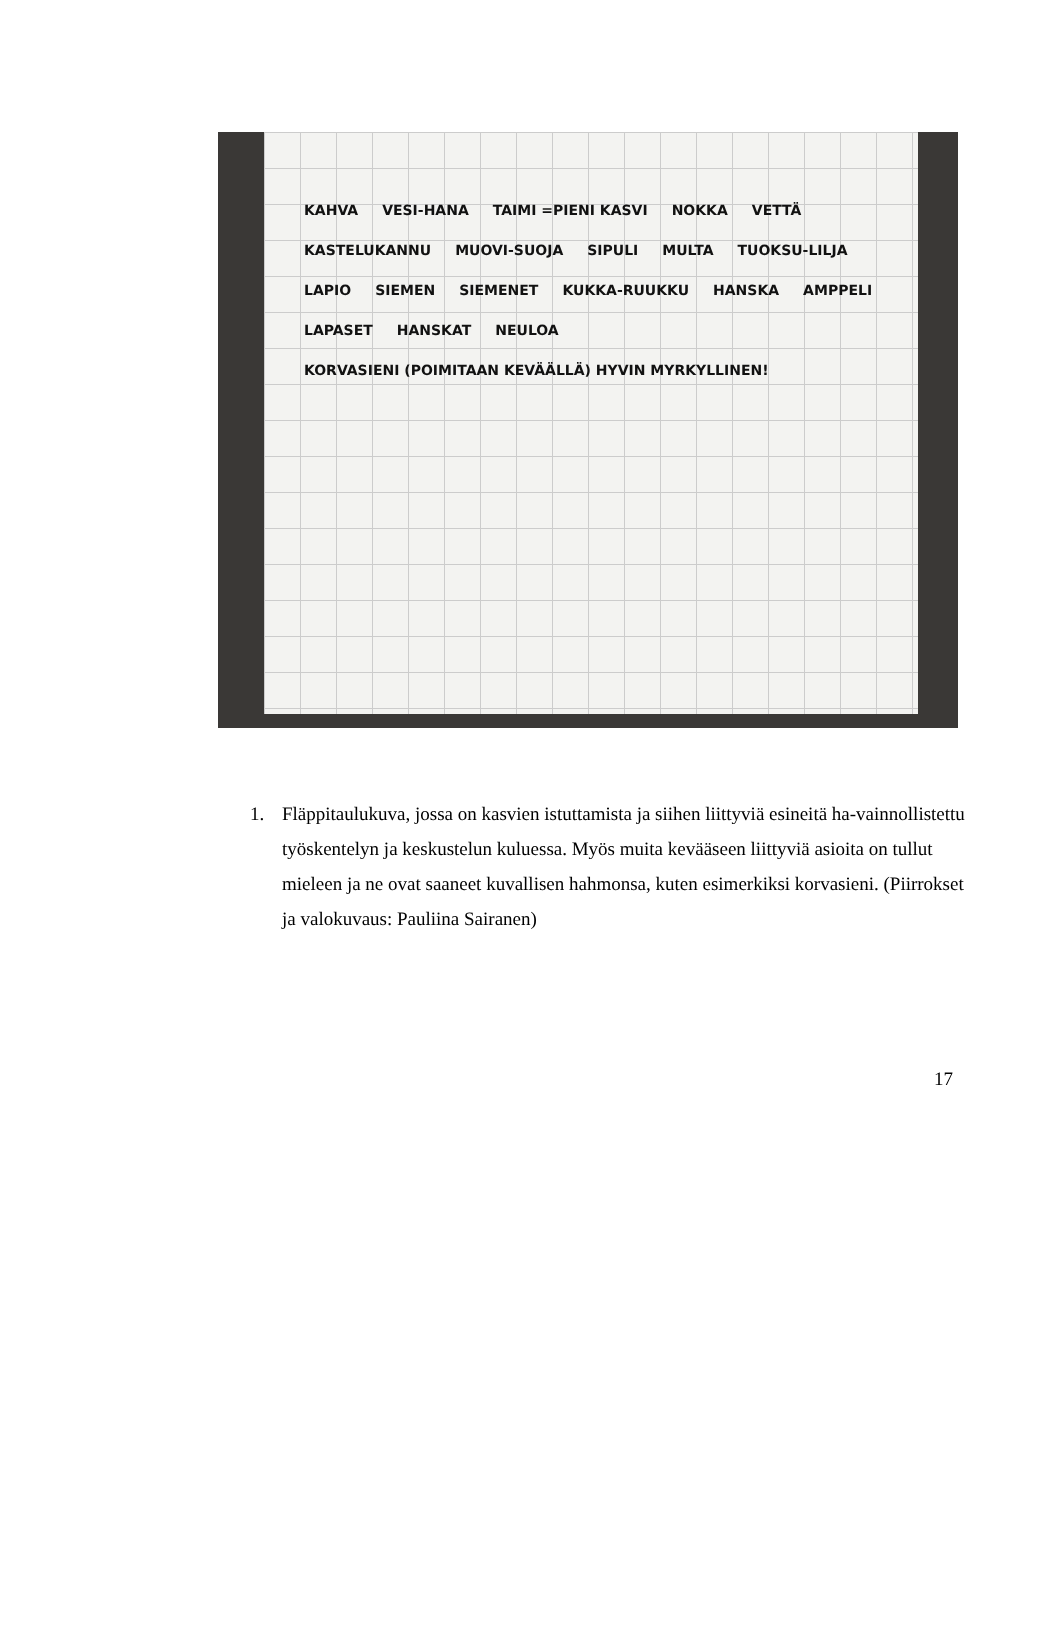KAHVA VESI-HANA TAIMI =PIENI KASVI NOKKA VETTÄ KASTELUKANNU MUOVI-SUOJA SIPULI MULTA TUOKSU-LILJA LAPIO SIEMEN SIEMENET KUKKA-RUUKKU HANSKA AMPPELI LAPASET HANSKAT NEULOA KORVASIENI (POIMITAAN KEVÄÄLLÄ) HYVIN MYRKYLLINEN!
1. Fläppitaulukuva, jossa on kasvien istuttamista ja siihen liittyviä esineitä ha-vainnollistettu työskentelyn ja keskustelun kuluessa. Myös muita kevääseen liittyviä asioita on tullut mieleen ja ne ovat saaneet kuvallisen hahmonsa, kuten esimerkiksi korvasieni. (Piirrokset ja valokuvaus: Pauliina Sairanen)
17